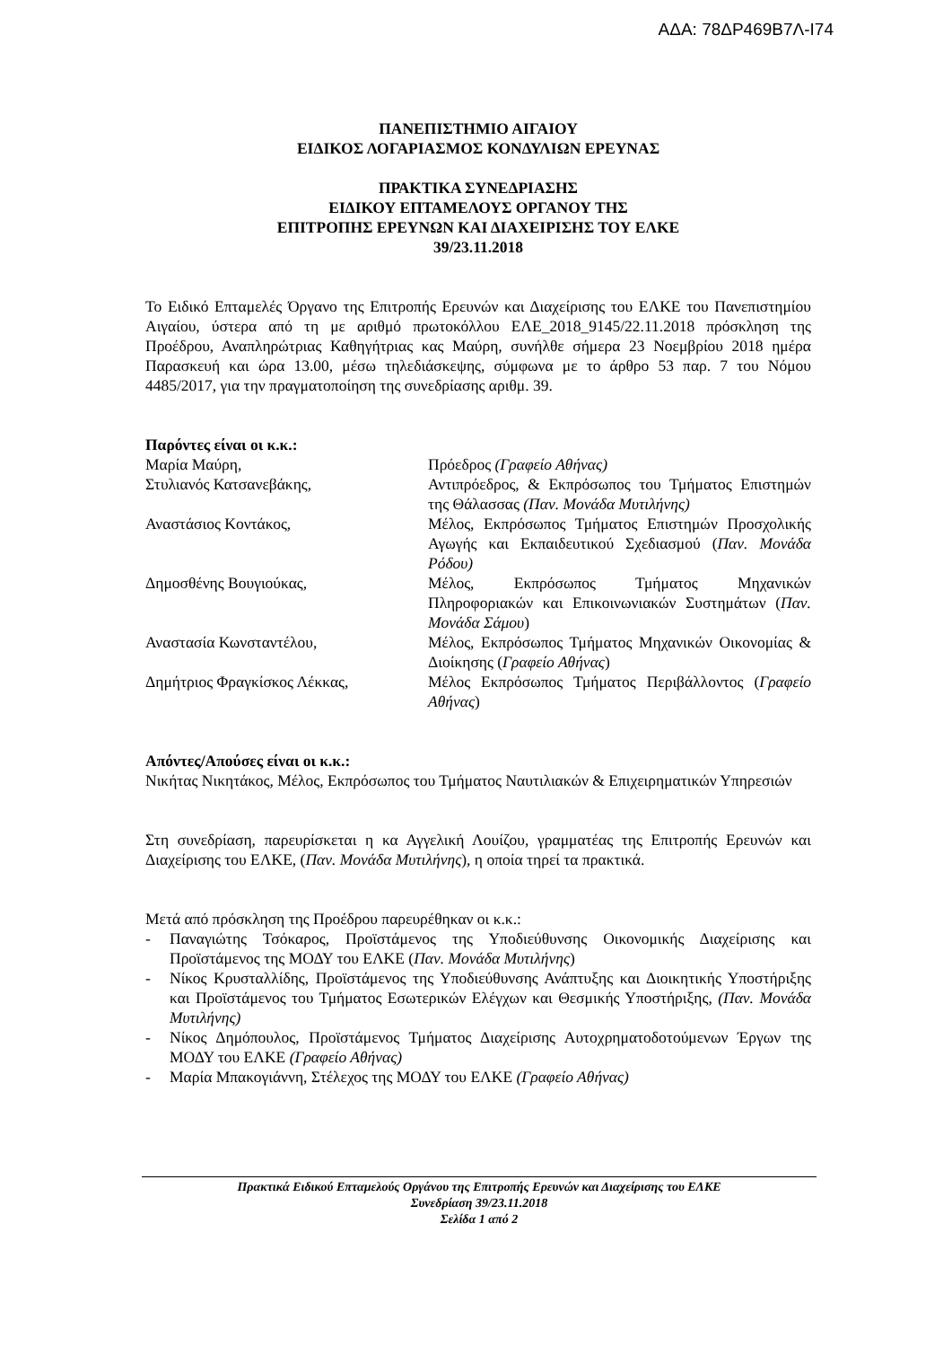ΑΔΑ: 78ΔΡ469Β7Λ-Ι74
ΠΑΝΕΠΙΣΤΗΜΙΟ ΑΙΓΑΙΟΥ
ΕΙΔΙΚΟΣ ΛΟΓΑΡΙΑΣΜΟΣ ΚΟΝΔΥΛΙΩΝ ΕΡΕΥΝΑΣ
ΠΡΑΚΤΙΚΑ ΣΥΝΕΔΡΙΑΣΗΣ
ΕΙΔΙΚΟΥ ΕΠΤΑΜΕΛΟΥΣ ΟΡΓΑΝΟΥ ΤΗΣ
ΕΠΙΤΡΟΠΗΣ ΕΡΕΥΝΩΝ ΚΑΙ ΔΙΑΧΕΙΡΙΣΗΣ ΤΟΥ ΕΛΚΕ
39/23.11.2018
Το Ειδικό Επταμελές Όργανο της Επιτροπής Ερευνών και Διαχείρισης του ΕΛΚΕ του Πανεπιστημίου Αιγαίου, ύστερα από τη με αριθμό πρωτοκόλλου ΕΛΕ_2018_9145/22.11.2018 πρόσκληση της Προέδρου, Αναπληρώτριας Καθηγήτριας κας Μαύρη, συνήλθε σήμερα 23 Νοεμβρίου 2018 ημέρα Παρασκευή και ώρα 13.00, μέσω τηλεδιάσκεψης, σύμφωνα με το άρθρο 53 παρ. 7 του Νόμου 4485/2017, για την πραγματοποίηση της συνεδρίασης αριθμ. 39.
Παρόντες είναι οι κ.κ.:
Μαρία Μαύρη, Πρόεδρος (Γραφείο Αθήνας)
Στυλιανός Κατσανεβάκης, Αντιπρόεδρος, & Εκπρόσωπος του Τμήματος Επιστημών της Θάλασσας (Παν. Μονάδα Μυτιλήνης)
Αναστάσιος Κοντάκος, Μέλος, Εκπρόσωπος Τμήματος Επιστημών Προσχολικής Αγωγής και Εκπαιδευτικού Σχεδιασμού (Παν. Μονάδα Ρόδου)
Δημοσθένης Βουγιούκας, Μέλος, Εκπρόσωπος Τμήματος Μηχανικών Πληροφοριακών και Επικοινωνιακών Συστημάτων (Παν. Μονάδα Σάμου)
Αναστασία Κωνσταντέλου, Μέλος, Εκπρόσωπος Τμήματος Μηχανικών Οικονομίας & Διοίκησης (Γραφείο Αθήνας)
Δημήτριος Φραγκίσκος Λέκκας, Μέλος Εκπρόσωπος Τμήματος Περιβάλλοντος (Γραφείο Αθήνας)
Απόντες/Απούσες είναι οι κ.κ.:
Νικήτας Νικητάκος, Μέλος, Εκπρόσωπος του Τμήματος Ναυτιλιακών & Επιχειρηματικών Υπηρεσιών
Στη συνεδρίαση, παρευρίσκεται η κα Αγγελική Λουίζου, γραμματέας της Επιτροπής Ερευνών και Διαχείρισης του ΕΛΚΕ, (Παν. Μονάδα Μυτιλήνης), η οποία τηρεί τα πρακτικά.
Μετά από πρόσκληση της Προέδρου παρευρέθηκαν οι κ.κ.:
- Παναγιώτης Τσόκαρος, Προϊστάμενος της Υποδιεύθυνσης Οικονομικής Διαχείρισης και Προϊστάμενος της ΜΟΔΥ του ΕΛΚΕ (Παν. Μονάδα Μυτιλήνης)
- Νίκος Κρυσταλλίδης, Προϊστάμενος της Υποδιεύθυνσης Ανάπτυξης και Διοικητικής Υποστήριξης και Προϊστάμενος του Τμήματος Εσωτερικών Ελέγχων και Θεσμικής Υποστήριξης, (Παν. Μονάδα Μυτιλήνης)
- Νίκος Δημόπουλος, Προϊστάμενος Τμήματος Διαχείρισης Αυτοχρηματοδοτούμενων Έργων της ΜΟΔΥ του ΕΛΚΕ (Γραφείο Αθήνας)
- Μαρία Μπακογιάννη, Στέλεχος της ΜΟΔΥ του ΕΛΚΕ (Γραφείο Αθήνας)
Πρακτικά Ειδικού Επταμελούς Οργάνου της Επιτροπής Ερευνών και Διαχείρισης του ΕΛΚΕ
Συνεδρίαση 39/23.11.2018
Σελίδα 1 από 2